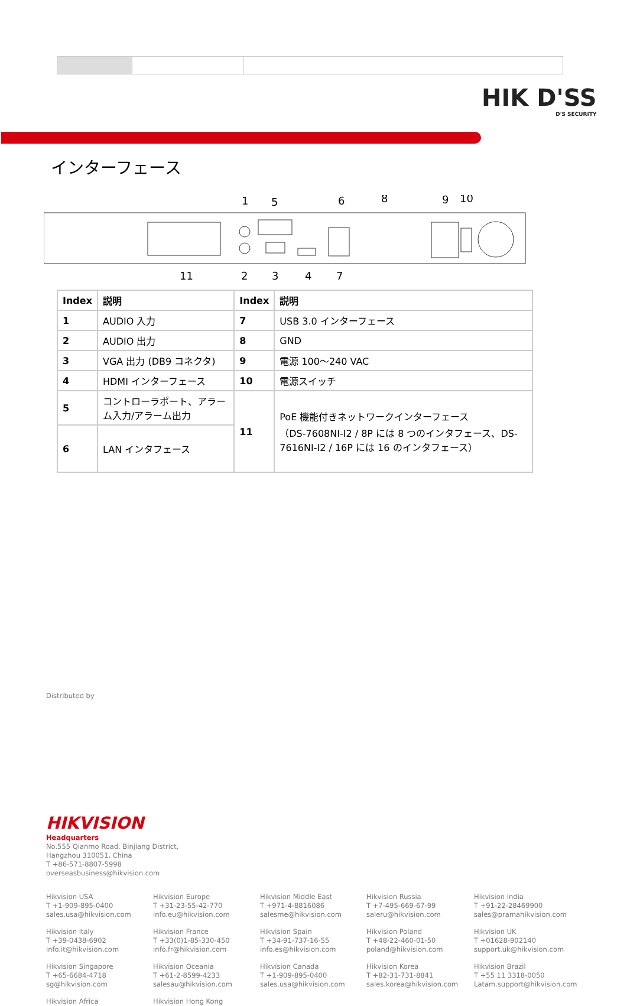HIK D'SS
D'S SECURITY
インターフェース
1
5
6
8
9
10
11
2
3
4
7
| Index | 説明 | Index | 説明 |
| --- | --- | --- | --- |
| 1 | AUDIO 入力 | 7 | USB 3.0 インターフェース |
| 2 | AUDIO 出力 | 8 | GND |
| 3 | VGA 出力 (DB9 コネクタ) | 9 | 電源 100～240 VAC |
| 4 | HDMI インターフェース | 10 | 電源スイッチ |
| 5 | コントローラポート、アラーム入力/アラーム出力 | 11 | PoE 機能付きネットワークインターフェース （DS-7608NI-I2 / 8P には 8 つのインタフェース、DS-7616NI-I2 / 16P には 16 のインタフェース） |
| 6 | LAN インタフェース | | |
Distributed by
HIKVISION
Headquarters
No.555 Qianmo Road, Binjiang District,
Hangzhou 310051, China
T +86-571-8807-5998
overseasbusiness@hikvision.com
Hikvision USA
T +1-909-895-0400
sales.usa@hikvision.com
Hikvision Europe
T +31-23-55-42-770
info.eu@hikvision.com
Hikvision Middle East
T +971-4-8816086
salesme@hikvision.com
Hikvision Russia
T +7-495-669-67-99
saleru@hikvision.com
Hikvision India
T +91-22-28469900
sales@pramahikvision.com
Hikvision Italy
T +39-0438-6902
info.it@hikvision.com
Hikvision France
T +33(0)1-85-330-450
info.fr@hikvision.com
Hikvision Spain
T +34-91-737-16-55
info.es@hikvision.com
Hikvision Poland
T +48-22-460-01-50
poland@hikvision.com
Hikvision UK
T +01628-902140
support.uk@hikvision.com
Hikvision Singapore
T +65-6684-4718
sg@hikvision.com
Hikvision Oceania
T +61-2-8599-4233
salesau@hikvision.com
Hikvision Canada
T +1-909-895-0400
sales.usa@hikvision.com
Hikvision Korea
T +82-31-731-8841
sales.korea@hikvision.com
Hikvision Brazil
T +55 11 3318-0050
Latam.support@hikvision.com
Hikvision Africa
Hikvision Hong Kong